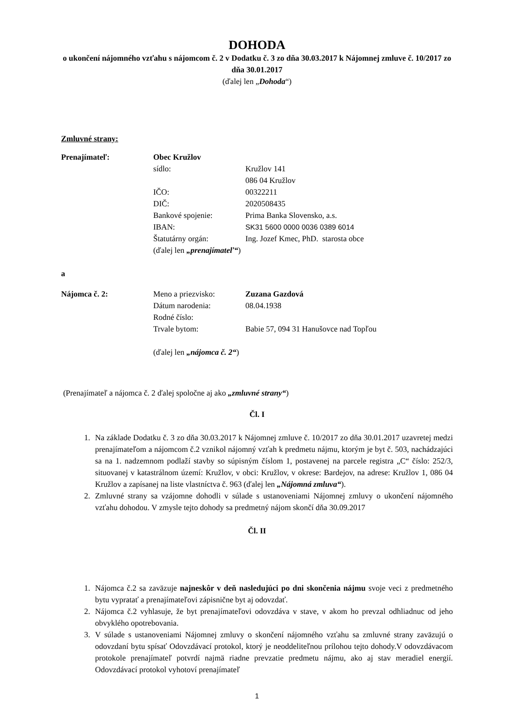DOHODA
o ukončení nájomného vzťahu s nájomcom č. 2 v Dodatku č. 3 zo dňa 30.03.2017 k Nájomnej zmluve č. 10/2017 zo dňa 30.01.2017
(ďalej len „Dohoda“)
Zmluvné strany:
Prenajímateľ: Obec Kružlov
sídlo: Kružlov 141
086 04 Kružlov
IČO: 00322211
DIČ: 2020508435
Bankové spojenie: Prima Banka Slovensko, a.s.
IBAN: SK31 5600 0000 0036 0389 6014
Štatutárny orgán: Ing. Jozef Kmec, PhD. starosta obce
(ďalej len „prenajímateľ“)
a
Nájomca č. 2: Meno a priezvisko: Zuzana Gazdová
Dátum narodenia: 08.04.1938
Rodné číslo:
Trvale bytom: Babie 57, 094 31 Hanušovce nad Topľou
(ďalej len „nájomca č. 2“)
(Prenajímateľ a nájomca č. 2 ďalej spoločne aj ako „zmluvné strany“)
Čl. I
1. Na základe Dodatku č. 3 zo dňa 30.03.2017 k Nájomnej zmluve č. 10/2017 zo dňa 30.01.2017 uzavretej medzi prenajímateľom a nájomcom č.2 vznikol nájomný vzťah k predmetu nájmu, ktorým je byt č. 503, nachádzajúci sa na 1. nadzemnom podlaží stavby so súpisným číslom 1, postavenej na parcele registra „C“ číslo: 252/3, situovanej v katastrálnom území: Kružlov, v obci: Kružlov, v okrese: Bardejov, na adrese: Kružlov 1, 086 04 Kružlov a zapísanej na liste vlastníctva č. 963 (ďalej len „Nájomná zmluva“).
2. Zmluvné strany sa vzájomne dohodli v súlade s ustanoveniami Nájomnej zmluvy o ukončení nájomného vzťahu dohodou. V zmysle tejto dohody sa predmetný nájom skončí dňa 30.09.2017
Čl. II
1. Nájomca č.2 sa zaväzuje najneskôr v deň nasledujúci po dni skončenia nájmu svoje veci z predmetného bytu vypratať a prenajímateľovi zápisnične byt aj odovzdať.
2. Nájomca č.2 vyhlasuje, že byt prenajímateľovi odovzdáva v stave, v akom ho prevzal odhliadnuc od jeho obvyklého opotrebovania.
3. V súlade s ustanoveniami Nájomnej zmluvy o skončení nájomného vzťahu sa zmluvné strany zaväzujú o odovzdaní bytu spísať Odovzdávací protokol, ktorý je neoddeliteľnou prílohou tejto dohody.V odovzdávacom protokole prenajímateľ potvrdí najmä riadne prevzatie predmetu nájmu, ako aj stav meradiel energií. Odovzdávací protokol vyhotoví prenajímateľ
1